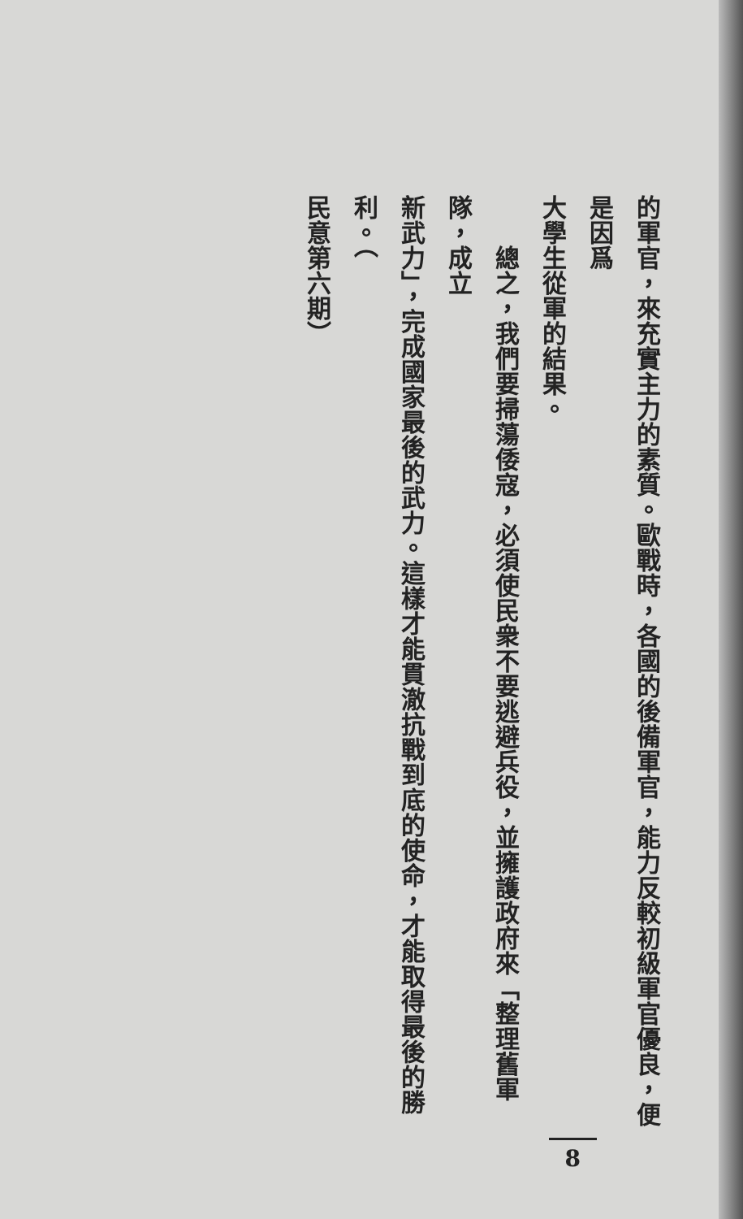的軍官，來充實主力的素質。歐戰時，各國的後備軍官，能力反較初級軍官優良，便是因爲
大學生從軍的結果。
　　總之，我們要掃蕩倭寇，必須使民衆不要逃避兵役，並擁護政府來「整理舊軍隊，成立
新武力」，完成國家最後的武力。這樣才能貫澈抗戰到底的使命，才能取得最後的勝利。（
民意第六期）
8